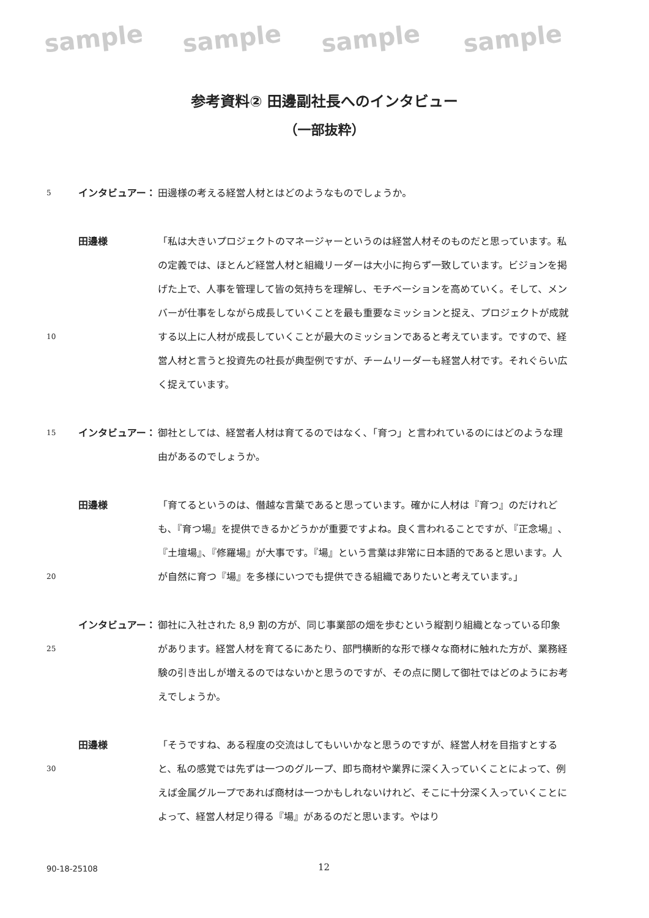sample sample sample sample
参考資料② 田邊副社長へのインタビュー
（一部抜粋）
5
インタビュアー： 田邊様の考える経営人材とはどのようなものでしょうか。
10
田邊様 「私は大きいプロジェクトのマネージャーというのは経営人材そのものだと思っています。私の定義では、ほとんど経営人材と組織リーダーは大小に拘らず一致しています。ビジョンを掲げた上で、人事を管理して皆の気持ちを理解し、モチベーションを高めていく。そして、メンバーが仕事をしながら成長していくことを最も重要なミッションと捉え、プロジェクトが成就する以上に人材が成長していくことが最大のミッションであると考えています。ですので、経営人材と言うと投資先の社長が典型例ですが、チームリーダーも経営人材です。それぐらい広く捉えています。
15
インタビュアー： 御社としては、経営者人材は育てるのではなく、「育つ」と言われているのにはどのような理由があるのでしょうか。
20
田邊様 「育てるというのは、僭越な言葉であると思っています。確かに人材は『育つ』のだけれども、『育つ場』を提供できるかどうかが重要ですよね。良く言われることですが、『正念場』、『土壇場』、『修羅場』が大事です。『場』という言葉は非常に日本語的であると思います。人が自然に育つ『場』を多様にいつでも提供できる組織でありたいと考えています。」
25
インタビュアー： 御社に入社された 8,9 割の方が、同じ事業部の畑を歩むという縦割り組織となっている印象があります。経営人材を育てるにあたり、部門横断的な形で様々な商材に触れた方が、業務経験の引き出しが増えるのではないかと思うのですが、その点に関して御社ではどのようにお考えでしょうか。
30
田邊様 「そうですね、ある程度の交流はしてもいいかなと思うのですが、経営人材を目指すとすると、私の感覚では先ずは一つのグループ、即ち商材や業界に深く入っていくことによって、例えば金属グループであれば商材は一つかもしれないけれど、そこに十分深く入っていくことによって、経営人材足り得る『場』があるのだと思います。やはり
90-18-25108 12